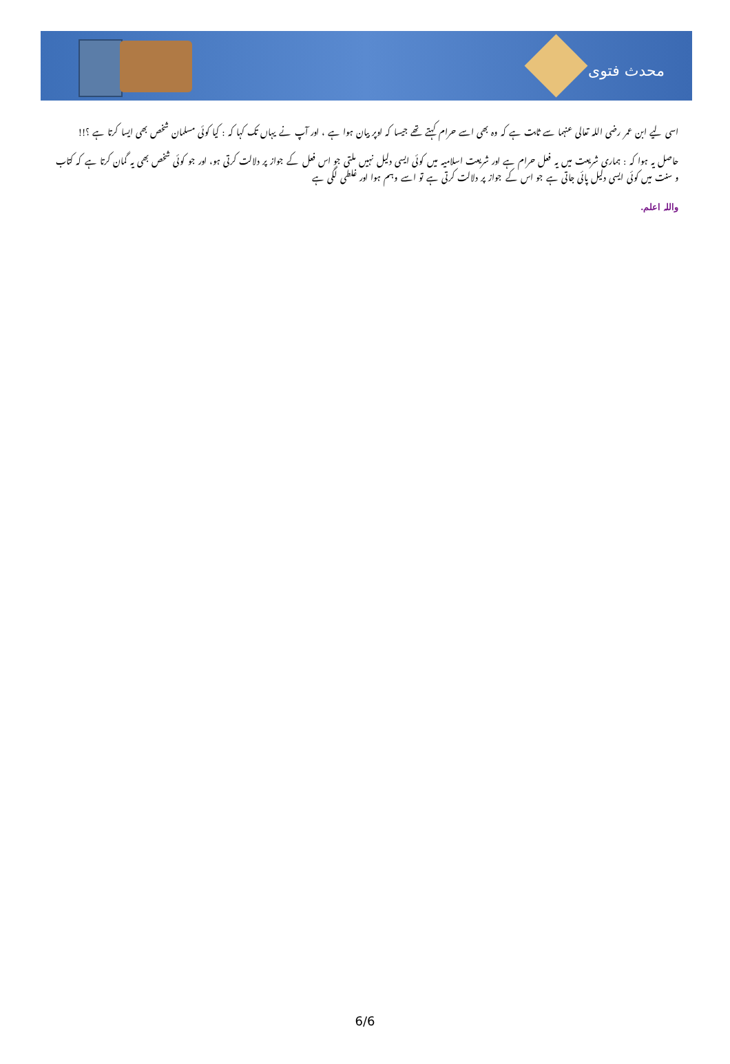محدث فتوی
اسی لیے ابن عمر رضی اللہ تعالی عنہما سے ثابت ہے کہ وہ بھی اسے حرام کہتے تھے جیسا کہ اوپر بیان ہوا ہے ، اور آپ نے یہاں تک کہا کہ : کیا کوئی مسلمان شخص بھی ایسا کرتا ہے ؟!!
حاصل یہ ہوا کہ : ہماری شریعت میں یہ فعل حرام ہے اور شریعت اسلامیہ میں کوئی ایسی دلیل نہیں ملتی جو اس فعل کے جواز پر دلالت کرتی ہو، اور جو کوئی شخص بھی یہ گمان کرتا ہے کہ کتاب و سنت میں کوئی ایسی دلیل پائی جاتی ہے جو اس کے جواز پر دلالت کرتی ہے تو اسے وہم ہوا اور غلطی لگی ہے
واللہ اعلم.
6/6